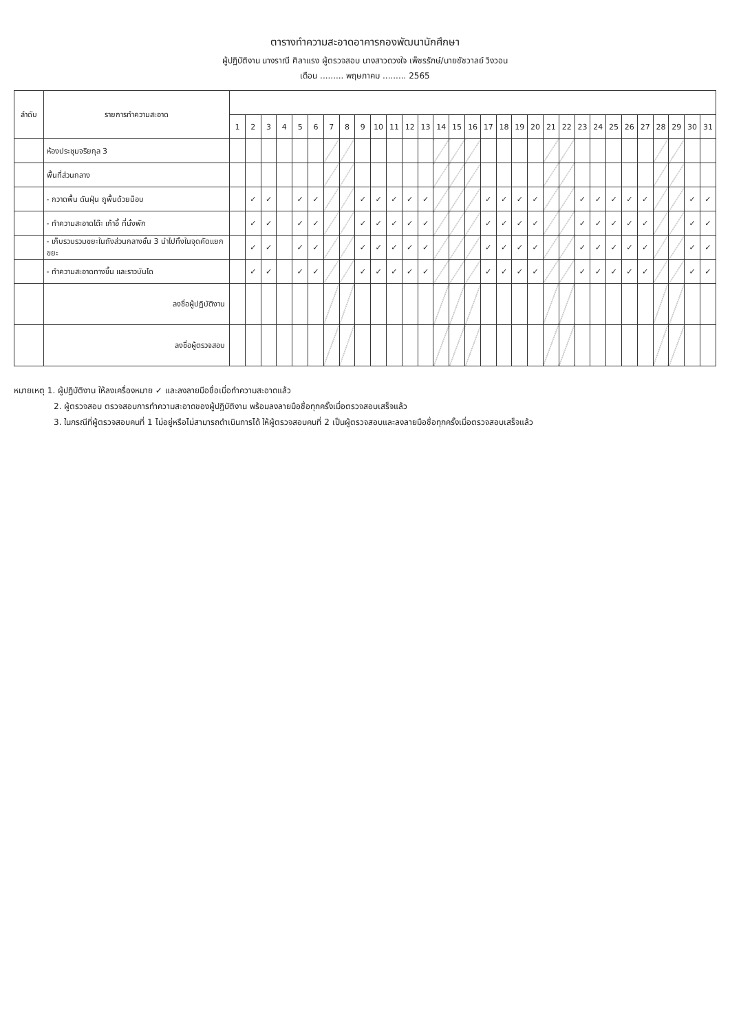ตารางทำความสะอาดอาคารกองพัฒนานักศึกษา
ผู้ปฏิบัติงาน นางราณี ศิลาแรง ผู้ตรวจสอบ นางสาวดวงใจ เพ็ชรรักษ์/นายชัชวาลย์ วิงวอน
เดือน ......... พฤษภาคม ......... 2565
| ลำดับ | รายการทำความสะอาด | | | | | | | | | | | | | | | | | | | | | | | | | | | | | | | |
| --- | --- | --- | --- | --- | --- | --- | --- | --- | --- | --- | --- | --- | --- | --- | --- | --- | --- | --- | --- | --- | --- | --- | --- | --- | --- | --- | --- | --- | --- | --- | --- | --- |
| | | 1 | 2 | 3 | 4 | 5 | 6 | 7 | 8 | 9 | 10 | 11 | 12 | 13 | 14 | 15 | 16 | 17 | 18 | 19 | 20 | 21 | 22 | 23 | 24 | 25 | 26 | 27 | 28 | 29 | 30 | 31 |
| | ห้องประชุมจริยกุล 3 | | | | | | | | | | | | | | | | | | | | | | | | | | | | | | | |
| | พื้นที่ส่วนกลาง | | | | | | | | | | | | | | | | | | | | | | | | | | | | | | | |
| | - กวาดพื้น ดันฝุ่น ถูพื้นด้วยม็อบ | | ✓ | ✓ | | ✓ | ✓ | | | ✓ | ✓ | ✓ | ✓ | ✓ | | | | ✓ | ✓ | ✓ | ✓ | | | ✓ | ✓ | ✓ | ✓ | ✓ | | | ✓ | ✓ |
| | - ทำความสะอาดโต๊ะ เก้าอี้ ที่นั่งพัก | | ✓ | ✓ | | ✓ | ✓ | | | ✓ | ✓ | ✓ | ✓ | ✓ | | | | ✓ | ✓ | ✓ | ✓ | | | ✓ | ✓ | ✓ | ✓ | ✓ | | | ✓ | ✓ |
| | - เก็บรวบรวมขยะในถังส่วนกลางชั้น 3 นำไปทิ้งในจุดคัดแยกขยะ | | ✓ | ✓ | | ✓ | ✓ | | | ✓ | ✓ | ✓ | ✓ | ✓ | | | | ✓ | ✓ | ✓ | ✓ | | | ✓ | ✓ | ✓ | ✓ | ✓ | | | ✓ | ✓ |
| | - ทำความสะอาดทางขึ้น และราวบันได | | ✓ | ✓ | | ✓ | ✓ | | | ✓ | ✓ | ✓ | ✓ | ✓ | | | | ✓ | ✓ | ✓ | ✓ | | | ✓ | ✓ | ✓ | ✓ | ✓ | | | ✓ | ✓ |
| | ลงชื่อผู้ปฏิบัติงาน | | | | | | | | | | | | | | | | | | | | | | | | | | | | | | | |
| | ลงชื่อผู้ตรวจสอบ | | | | | | | | | | | | | | | | | | | | | | | | | | | | | | | |
หมายเหตุ 1. ผู้ปฏิบัติงาน ให้ลงเครื่องหมาย ✓ และลงลายมือชื่อเมื่อทำความสะอาดแล้ว
2. ผู้ตรวจสอบ ตรวจสอบการทำความสะอาดของผู้ปฏิบัติงาน พร้อมลงลายมือชื่อทุกครั้งเมื่อตรวจสอบเสร็จแล้ว
3. ในกรณีที่ผู้ตรวจสอบคนที่ 1 ไม่อยู่หรือไม่สามารถดำเนินการได้ ให้ผู้ตรวจสอบคนที่ 2 เป็นผู้ตรวจสอบและลงลายมือชื่อทุกครั้งเมื่อตรวจสอบเสร็จแล้ว